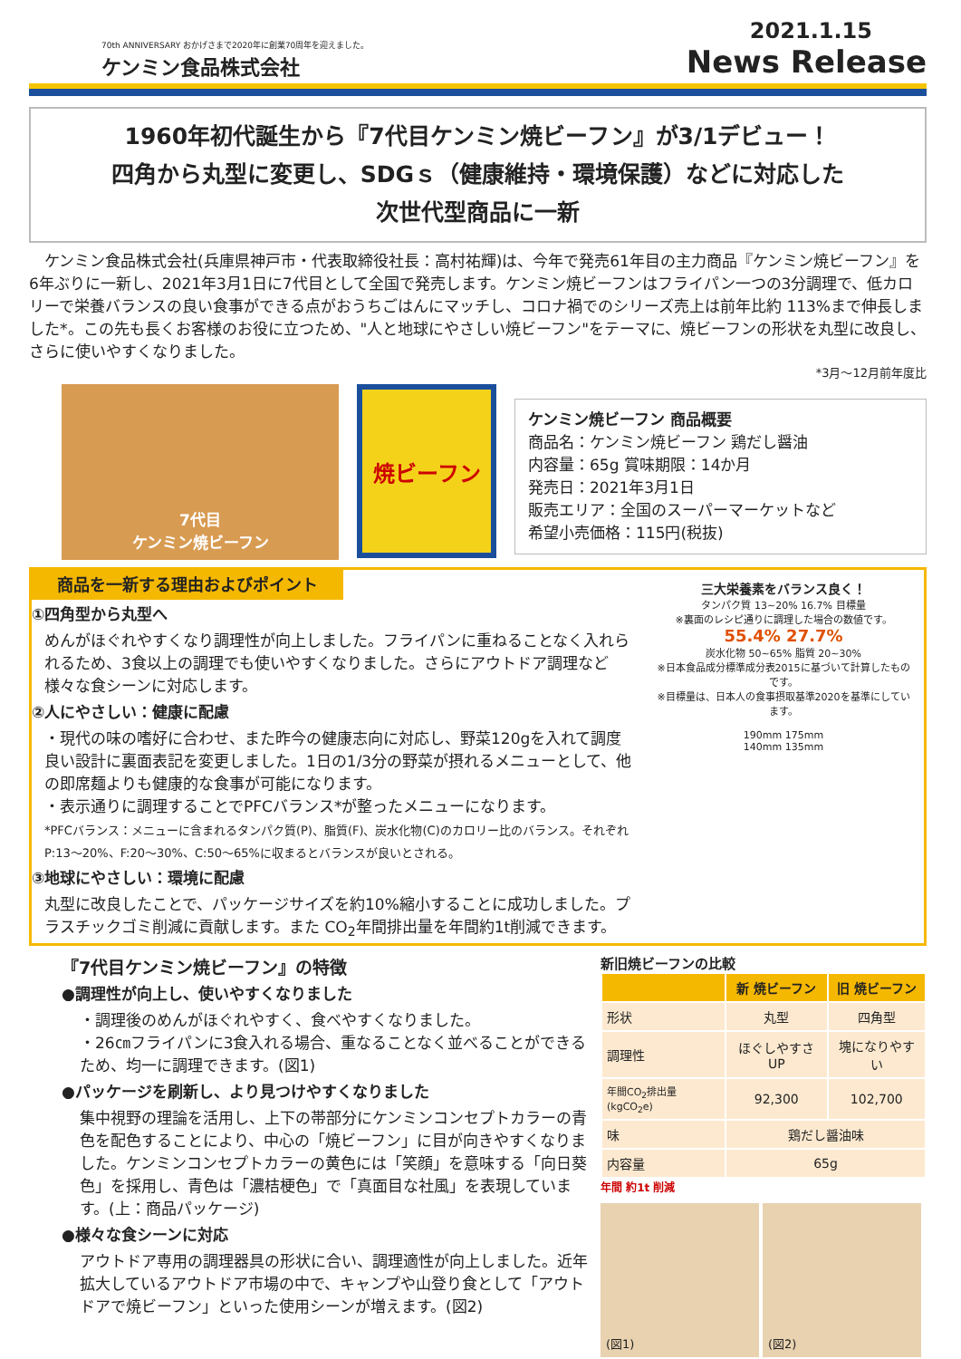70th ANNIVERSARY おかげさまで2020年に創業70周年を迎えました。
ケンミン食品株式会社
2021.1.15
News Release
1960年初代誕生から『7代目ケンミン焼ビーフン』が3/1デビュー！
四角から丸型に変更し、SDGｓ（健康維持・環境保護）などに対応した
次世代型商品に一新
ケンミン食品株式会社(兵庫県神戸市・代表取締役社長：高村祐輝)は、今年で発売61年目の主力商品『ケンミン焼ビーフン』を6年ぶりに一新し、2021年3月1日に7代目として全国で発売します。ケンミン焼ビーフンはフライパン一つの3分調理で、低カロリーで栄養バランスの良い食事ができる点がおうちごはんにマッチし、コロナ禍でのシリーズ売上は前年比約 113%まで伸長しました*。この先も長くお客様のお役に立つため、"人と地球にやさしい焼ビーフン"をテーマに、焼ビーフンの形状を丸型に改良し、さらに使いやすくなりました。
*3月～12月前年度比
7代目
ケンミン焼ビーフン
焼ビーフン
ケンミン焼ビーフン 商品概要
商品名：ケンミン焼ビーフン 鶏だし醤油
内容量：65g 賞味期限：14か月
発売日：2021年3月1日
販売エリア：全国のスーパーマーケットなど
希望小売価格：115円(税抜)
商品を一新する理由およびポイント
①四角型から丸型へ
めんがほぐれやすくなり調理性が向上しました。フライパンに重ねることなく入れられるため、3食以上の調理でも使いやすくなりました。さらにアウトドア調理など様々な食シーンに対応します。
②人にやさしい：健康に配慮
・現代の味の嗜好に合わせ、また昨今の健康志向に対応し、野菜120gを入れて調度良い設計に裏面表記を変更しました。1日の1/3分の野菜が摂れるメニューとして、他の即席麺よりも健康的な食事が可能になります。
・表示通りに調理することでPFCバランス*が整ったメニューになります。
*PFCバランス：メニューに含まれるタンパク質(P)、脂質(F)、炭水化物(C)のカロリー比のバランス。それぞれP:13～20%、F:20～30%、C:50～65%に収まるとバランスが良いとされる。
③地球にやさしい：環境に配慮
丸型に改良したことで、パッケージサイズを約10%縮小することに成功しました。プラスチックゴミ削減に貢献します。また CO<sub>2</sub>年間排出量を年間約1t削減できます。
三大栄養素をバランス良く！
タンパク質 13~20% 16.7% 目標量
※裏面のレシピ通りに調理した場合の数値です。
55.4% 27.7%
炭水化物 50~65% 脂質 20~30%
※日本食品成分標準成分表2015に基づいて計算したものです。
※目標量は、日本人の食事摂取基準2020を基準にしています。
190mm 175mm
140mm 135mm
『7代目ケンミン焼ビーフン』の特徴
●調理性が向上し、使いやすくなりました
・調理後のめんがほぐれやすく、食べやすくなりました。
・26㎝フライパンに3食入れる場合、重なることなく並べることができるため、均一に調理できます。(図1)
●パッケージを刷新し、より見つけやすくなりました
集中視野の理論を活用し、上下の帯部分にケンミンコンセプトカラーの青色を配色することにより、中心の「焼ビーフン」に目が向きやすくなりました。ケンミンコンセプトカラーの黄色には「笑顔」を意味する「向日葵色」を採用し、青色は「濃桔梗色」で「真面目な社風」を表現しています。(上：商品パッケージ)
●様々な食シーンに対応
アウトドア専用の調理器具の形状に合い、調理適性が向上しました。近年拡大しているアウトドア市場の中で、キャンプや山登り食として「アウトドアで焼ビーフン」といった使用シーンが増えます。(図2)
新旧焼ビーフンの比較
| | 新 焼ビーフン | 旧 焼ビーフン |
| --- | --- | --- |
| 形状 | 丸型 | 四角型 |
| 調理性 | ほぐしやすさUP | 塊になりやすい |
| 年間CO<sub>2</sub>排出量(kgCO<sub>2</sub>e) | 92,300 | 102,700 |
| 味 | 鶏だし醤油味 | |
| 内容量 | 65g | |
年間 約1t 削減
(図1) (図2)